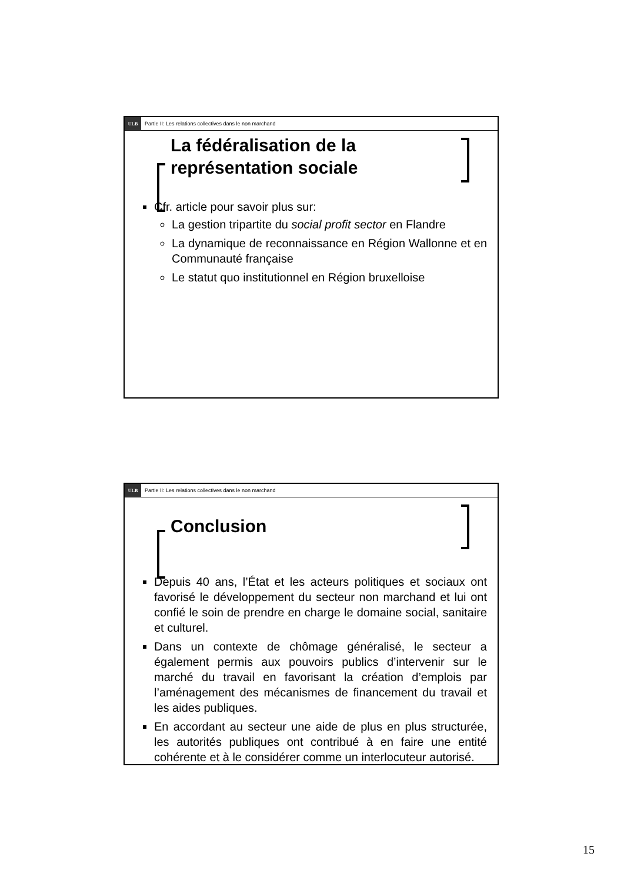ULB Partie II: Les relations collectives dans le non marchand
La fédéralisation de la représentation sociale
Cfr. article pour savoir plus sur:
La gestion tripartite du social profit sector en Flandre
La dynamique de reconnaissance en Région Wallonne et en Communauté française
Le statut quo institutionnel en Région bruxelloise
ULB Partie II: Les relations collectives dans le non marchand
Conclusion
Depuis 40 ans, l’État et les acteurs politiques et sociaux ont favorisé le développement du secteur non marchand et lui ont confié le soin de prendre en charge le domaine social, sanitaire et culturel.
Dans un contexte de chômage généralisé, le secteur a également permis aux pouvoirs publics d’intervenir sur le marché du travail en favorisant la création d’emplois par l’aménagement des mécanismes de financement du travail et les aides publiques.
En accordant au secteur une aide de plus en plus structurée, les autorités publiques ont contribué à en faire une entité cohérente et à le considérer comme un interlocuteur autorisé.
15